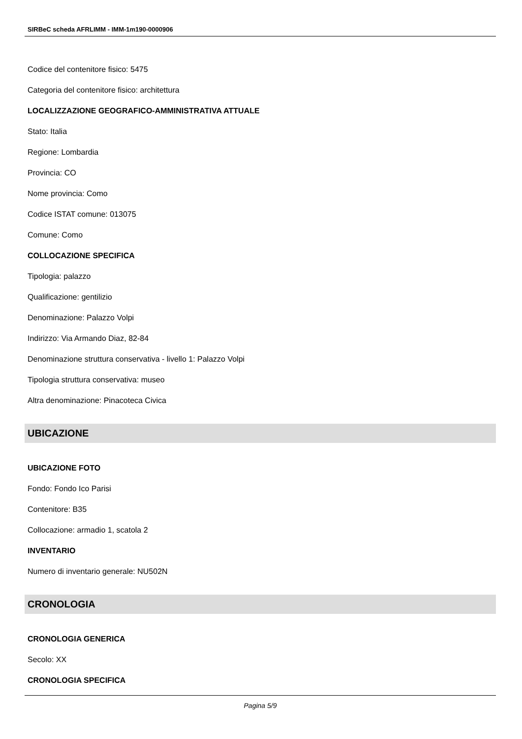SIRBeC scheda AFRLIMM - IMM-1m190-0000906
Codice del contenitore fisico: 5475
Categoria del contenitore fisico: architettura
LOCALIZZAZIONE GEOGRAFICO-AMMINISTRATIVA ATTUALE
Stato: Italia
Regione: Lombardia
Provincia: CO
Nome provincia: Como
Codice ISTAT comune: 013075
Comune: Como
COLLOCAZIONE SPECIFICA
Tipologia: palazzo
Qualificazione: gentilizio
Denominazione: Palazzo Volpi
Indirizzo: Via Armando Diaz, 82-84
Denominazione struttura conservativa - livello 1: Palazzo Volpi
Tipologia struttura conservativa: museo
Altra denominazione: Pinacoteca Civica
UBICAZIONE
UBICAZIONE FOTO
Fondo: Fondo Ico Parisi
Contenitore: B35
Collocazione: armadio 1, scatola 2
INVENTARIO
Numero di inventario generale: NU502N
CRONOLOGIA
CRONOLOGIA GENERICA
Secolo: XX
CRONOLOGIA SPECIFICA
Pagina 5/9